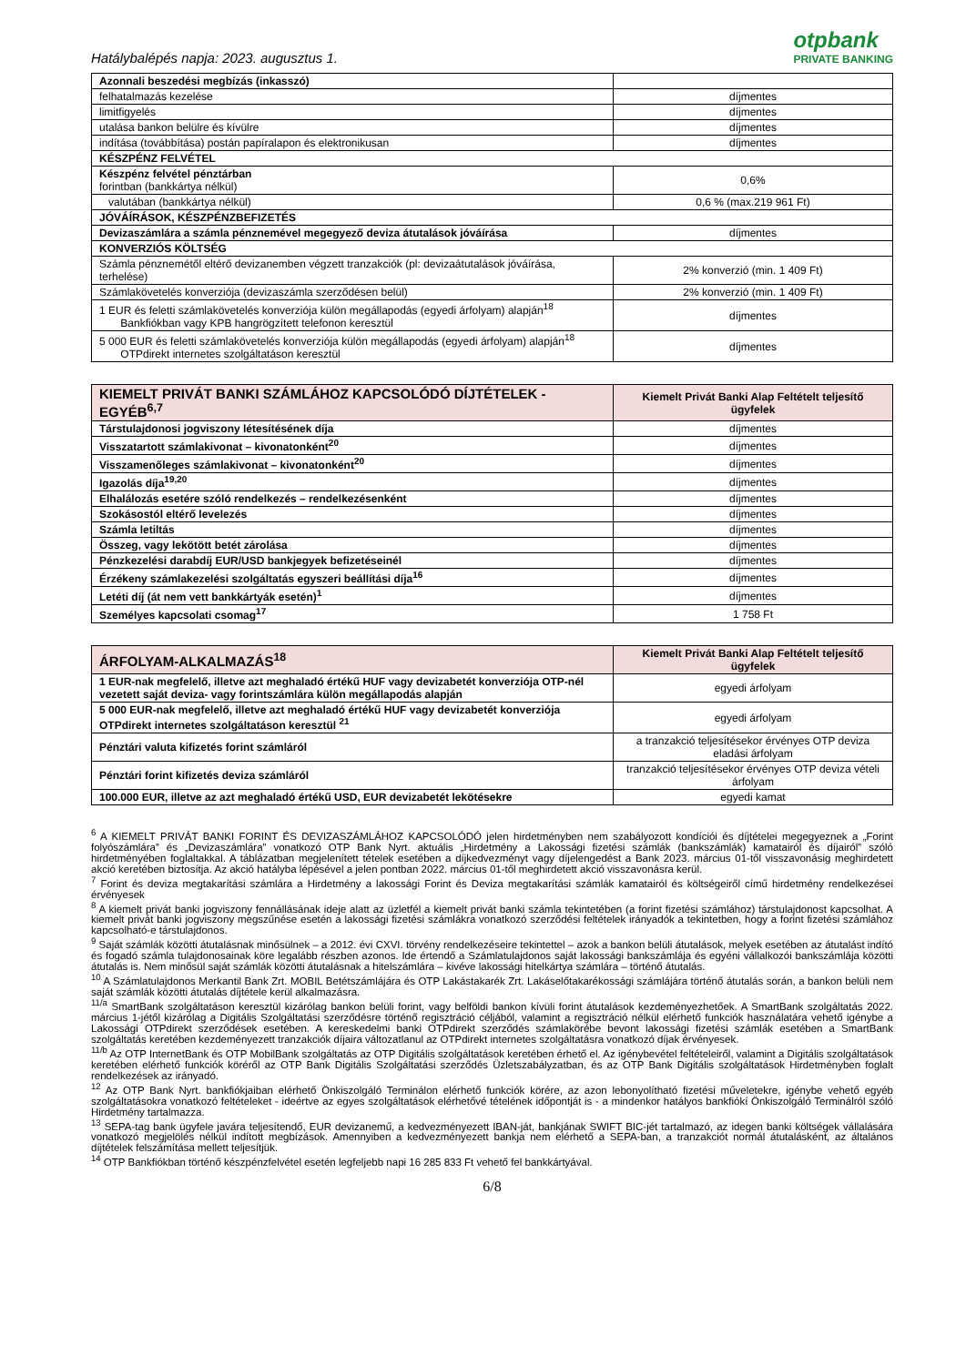Hatálybalépés napja: 2023. augusztus 1.
otpbank
PRIVATE BANKING
| Azonnali beszedési megbízás (inkasszó) | |
| felhatalmazás kezelése | díjmentes |
| limitfigyelés | díjmentes |
| utalása bankon belülre és kívülre | díjmentes |
| indítása (továbbítása) postán papíralapon és elektronikusan | díjmentes |
| KÉSZPÉNZ FELVÉTEL | |
| Készpénz felvétel pénztárban forintban (bankkártya nélkül) | 0,6% |
| valutában (bankkártya nélkül) | 0,6 % (max.219 961 Ft) |
| JÓVÁÍRÁSOK, KÉSZPÉNZBEFIZETÉS | |
| Devizaszámlára a számla pénznemével megegyező deviza átutalások jóváírása | díjmentes |
| KONVERZIÓS KÖLTSÉG | |
| Számla pénznemétől eltérő devizanemben végzett tranzakciók (pl: devizaátutalások jóváírása, terhelése) | 2% konverzió (min. 1 409 Ft) |
| Számlakövetelés konverziója (devizaszámla szerződésen belül) | 2% konverzió (min. 1 409 Ft) |
| 1 EUR és feletti számlakövetelés konverziója külön megállapodás (egyedi árfolyam) alapján<sup>18</sup> Bankfiókban vagy KPB hangrögzített telefonon keresztül | díjmentes |
| 5 000 EUR és feletti számlakövetelés konverziója külön megállapodás (egyedi árfolyam) alapján<sup>18</sup> OTPdirekt internetes szolgáltatáson keresztül | díjmentes |
| KIEMELT PRIVÁT BANKI SZÁMLÁHOZ KAPCSOLÓDÓ DÍJTÉTELEK - EGYÉB<sup>6,7</sup> | Kiemelt Privát Banki Alap Feltételt teljesítő ügyfelek |
| --- | --- |
| Társtulajdonosi jogviszony létesítésének díja | díjmentes |
| Visszatartott számlakivonat – kivonatonként<sup>20</sup> | díjmentes |
| Visszamenőleges számlakivonat – kivonatonként<sup>20</sup> | díjmentes |
| Igazolás díja<sup>19,20</sup> | díjmentes |
| Elhalálozás esetére szóló rendelkezés – rendelkezésenként | díjmentes |
| Szokásostól eltérő levelezés | díjmentes |
| Számla letiltás | díjmentes |
| Összeg, vagy lekötött betét zárolása | díjmentes |
| Pénzkezelési darabdíj EUR/USD bankjegyek befizetéseinél | díjmentes |
| Érzékeny számlakezelési szolgáltatás egyszeri beállítási díja<sup>16</sup> | díjmentes |
| Letéti díj (át nem vett bankkártyák esetén)<sup>1</sup> | díjmentes |
| Személyes kapcsolati csomag<sup>17</sup> | 1 758 Ft |
| ÁRFOLYAM-ALKALMAZÁS<sup>18</sup> | Kiemelt Privát Banki Alap Feltételt teljesítő ügyfelek |
| --- | --- |
| 1 EUR-nak megfelelő, illetve azt meghaladó értékű HUF vagy devizabetét konverziója OTP-nél vezetett saját deviza- vagy forintszámlára külön megállapodás alapján | egyedi árfolyam |
| 5 000 EUR-nak megfelelő, illetve azt meghaladó értékű HUF vagy devizabetét konverziója OTPdirekt internetes szolgáltatáson keresztül <sup>21</sup> | egyedi árfolyam |
| Pénztári valuta kifizetés forint számláról | a tranzakció teljesítésekor érvényes OTP deviza eladási árfolyam |
| Pénztári forint kifizetés deviza számláról | tranzakció teljesítésekor érvényes OTP deviza vételi árfolyam |
| 100.000 EUR, illetve az azt meghaladó értékű USD, EUR devizabetét lekötésekre | egyedi kamat |
<sup>6</sup> A KIEMELT PRIVÁT BANKI FORINT ÉS DEVIZASZÁMLÁHOZ KAPCSOLÓDÓ jelen hirdetményben nem szabályozott kondíciói és díjtételei megegyeznek a „Forint folyószámlára” és „Devizaszámlára” vonatkozó OTP Bank Nyrt. aktuális „Hirdetmény a Lakossági fizetési számlák (bankszámlák) kamatairól és díjairól” szóló hirdetményében foglaltakkal. A táblázatban megjelenített tételek esetében a díjkedvezményt vagy díjelengedést a Bank 2023. március 01-től visszavonásig meghirdetett akció keretében biztosítja. Az akció hatályba lépésével a jelen pontban 2022. március 01-től meghirdetett akció visszavonásra kerül.
<sup>7</sup> Forint és deviza megtakarítási számlára a Hirdetmény a lakossági Forint és Deviza megtakarítási számlák kamatairól és költségeiről című hirdetmény rendelkezései érvényesek
<sup>8</sup> A kiemelt privát banki jogviszony fennállásának ideje alatt az üzletfél a kiemelt privát banki számla tekintetében (a forint fizetési számlához) társtulajdonost kapcsolhat. A kiemelt privát banki jogviszony megszűnése esetén a lakossági fizetési számlákra vonatkozó szerződési feltételek irányadók a tekintetben, hogy a forint fizetési számlához kapcsolható-e társtulajdonos.
<sup>9</sup> Saját számlák közötti átutalásnak minősülnek – a 2012. évi CXVI. törvény rendelkezéseire tekintettel – azok a bankon belüli átutalások, melyek esetében az átutalást indító és fogadó számla tulajdonosainak köre legalább részben azonos. Ide értendő a Számlatulajdonos saját lakossági bankszámlája és egyéni vállalkozói bankszámlája közötti átutalás is. Nem minősül saját számlák közötti átutalásnak a hitelszámlára – kivéve lakossági hitelkártya számlára – történő átutalás.
<sup>10</sup> A Számlatulajdonos Merkantil Bank Zrt. MOBIL Betétszámlájára és OTP Lakástakarék Zrt. Lakáselőtakarékossági számlájára történő átutalás során, a bankon belüli nem saját számlák közötti átutalás díjtétele kerül alkalmazásra.
<sup>11/a</sup> SmartBank szolgáltatáson keresztül kizárólag bankon belüli forint, vagy belföldi bankon kívüli forint átutalások kezdeményezhetőek. A SmartBank szolgáltatás 2022. március 1-jétől kizárólag a Digitális Szolgáltatási szerződésre történő regisztráció céljából, valamint a regisztráció nélkül elérhető funkciók használatára vehető igénybe a Lakossági OTPdirekt szerződések esetében. A kereskedelmi banki OTPdirekt szerződés számlakörébe bevont lakossági fizetési számlák esetében a SmartBank szolgáltatás keretében kezdeményezett tranzakciók díjaira változatlanul az OTPdirekt internetes szolgáltatásra vonatkozó díjak érvényesek.
<sup>11/b</sup> Az OTP InternetBank és OTP MobilBank szolgáltatás az OTP Digitális szolgáltatások keretében érhető el. Az igénybevétel feltételeiről, valamint a Digitális szolgáltatások keretében elérhető funkciók köréről az OTP Bank Digitális Szolgáltatási szerződés Üzletszabályzatban, és az OTP Bank Digitális szolgáltatások Hirdetményben foglalt rendelkezések az irányadó.
<sup>12</sup> Az OTP Bank Nyrt. bankfiókjaiban elérhető Önkiszolgáló Terminálon elérhető funkciók körére, az azon lebonyolítható fizetési műveletekre, igénybe vehető egyéb szolgáltatásokra vonatkozó feltételeket - ideértve az egyes szolgáltatások elérhetővé tételének időpontját is - a mindenkor hatályos bankfiókí Önkiszolgáló Terminálról szóló Hirdetmény tartalmazza.
<sup>13</sup> SEPA-tag bank ügyfele javára teljesítendő, EUR devizanemű, a kedvezményezett IBAN-ját, bankjának SWIFT BIC-jét tartalmazó, az idegen banki költségek vállalására vonatkozó megjelölés nélkül indított megbízások. Amennyiben a kedvezményezett bankja nem elérhető a SEPA-ban, a tranzakciót normál átutalásként, az általános díjtételek felszámítása mellett teljesítjük.
<sup>14</sup> OTP Bankfiókban történő készpénzfelvétel esetén legfeljebb napi 16 285 833 Ft vehető fel bankkártyával.
6/8